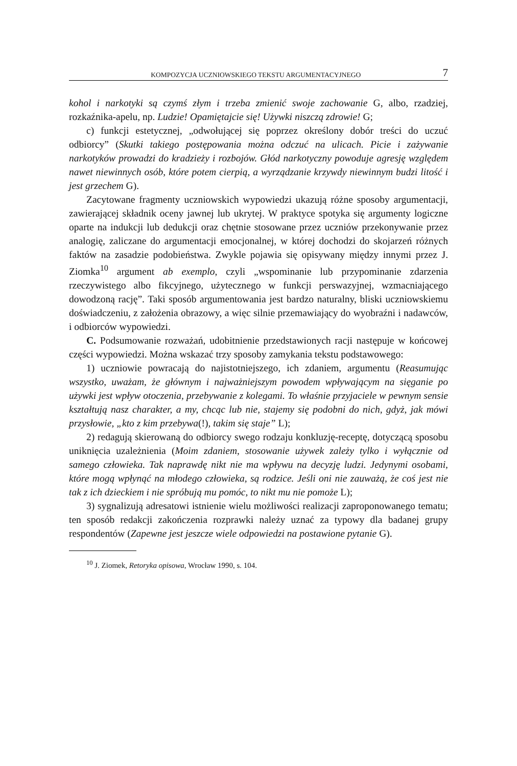KOMPOZYCJA UCZNIOWSKIEGO TEKSTU ARGUMENTACYJNEGO 7
kohol i narkotyki są czymś złym i trzeba zmienić swoje zachowanie G, albo, rzadziej, rozkaźnika-apelu, np. Ludzie! Opamiętajcie się! Używki niszczą zdrowie! G;
c) funkcji estetycznej, „odwołującej się poprzez określony dobór treści do uczuć odbiorcy” (Skutki takiego postępowania można odczuć na ulicach. Picie i zażywanie narkotyków prowadzi do kradzieży i rozbojów. Głód narkotyczny powoduje agresję względem nawet niewinnych osób, które potem cierpią, a wyrządzanie krzywdy niewinnym budzi litość i jest grzechem G).
Zacytowane fragmenty uczniowskich wypowiedzi ukazują różne sposoby argumentacji, zawierającej składnik oceny jawnej lub ukrytej. W praktyce spotyka się argumenty logiczne oparte na indukcji lub dedukcji oraz chętnie stosowane przez uczniów przekonywanie przez analogię, zaliczane do argumentacji emocjonalnej, w której dochodzi do skojarzeń różnych faktów na zasadzie podobieństwa. Zwykle pojawia się opisywany między innymi przez J. Ziomka<sup>10</sup> argument ab exemplo, czyli „wspominanie lub przypominanie zdarzenia rzeczywistego albo fikcyjnego, użytecznego w funkcji perswazyjnej, wzmacniającego dowodzoną rację”. Taki sposób argumentowania jest bardzo naturalny, bliski uczniowskiemu doświadczeniu, z założenia obrazowy, a więc silnie przemawiający do wyobraźni i nadawców, i odbiorców wypowiedzi.
C. Podsumowanie rozważań, udobitnienie przedstawionych racji następuje w końcowej części wypowiedzi. Można wskazać trzy sposoby zamykania tekstu podstawowego:
1) uczniowie powracają do najistotniejszego, ich zdaniem, argumentu (Reasumując wszystko, uważam, że głównym i najważniejszym powodem wpływającym na sięganie po używki jest wpływ otoczenia, przebywanie z kolegami. To właśnie przyjaciele w pewnym sensie kształtują nasz charakter, a my, chcąc lub nie, stajemy się podobni do nich, gdyż, jak mówi przysłowie, „kto z kim przebywa(!), takim się staje” L);
2) redagują skierowaną do odbiorcy swego rodzaju konkluzję-receptę, dotyczącą sposobu uniknięcia uzależnienia (Moim zdaniem, stosowanie używek zależy tylko i wyłącznie od samego człowieka. Tak naprawdę nikt nie ma wpływu na decyzję ludzi. Jedynymi osobami, które mogą wpłynąć na młodego człowieka, są rodzice. Jeśli oni nie zauważą, że coś jest nie tak z ich dzieckiem i nie spróbują mu pomóc, to nikt mu nie pomoże L);
3) sygnalizują adresatowi istnienie wielu możliwości realizacji zaproponowanego tematu; ten sposób redakcji zakończenia rozprawki należy uznać za typowy dla badanej grupy respondentów (Zapewne jest jeszcze wiele odpowiedzi na postawione pytanie G).
<sup>10</sup> J. Ziomek, Retoryka opisowa, Wrocław 1990, s. 104.